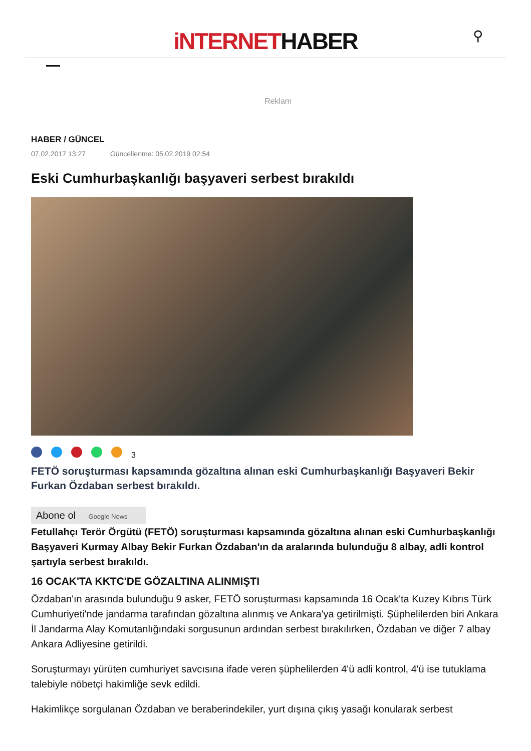iNTERNETHABER
⚲
Reklam
HABER / GÜNCEL
07.02.2017 13:27 Güncellenme: 05.02.2019 02:54
Eski Cumhurbaşkanlığı başyaveri serbest bırakıldı
3
FETÖ soruşturması kapsamında gözaltına alınan eski Cumhurbaşkanlığı Başyaveri Bekir Furkan Özdaban serbest bırakıldı.
Abone ol Google News
Fetullahçı Terör Örgütü (FETÖ) soruşturması kapsamında gözaltına alınan eski Cumhurbaşkanlığı Başyaveri Kurmay Albay Bekir Furkan Özdaban'ın da aralarında bulunduğu 8 albay, adli kontrol şartıyla serbest bırakıldı.
16 OCAK'TA KKTC'DE GÖZALTINA ALINMIŞTI
Özdaban'ın arasında bulunduğu 9 asker, FETÖ soruşturması kapsamında 16 Ocak'ta Kuzey Kıbrıs Türk Cumhuriyeti'nde jandarma tarafından gözaltına alınmış ve Ankara'ya getirilmişti. Şüphelilerden biri Ankara İl Jandarma Alay Komutanlığındaki sorgusunun ardından serbest bırakılırken, Özdaban ve diğer 7 albay Ankara Adliyesine getirildi.
Soruşturmayı yürüten cumhuriyet savcısına ifade veren şüphelilerden 4'ü adli kontrol, 4'ü ise tutuklama talebiyle nöbetçi hakimliğe sevk edildi.
Hakimlikçe sorgulanan Özdaban ve beraberindekiler, yurt dışına çıkış yasağı konularak serbest